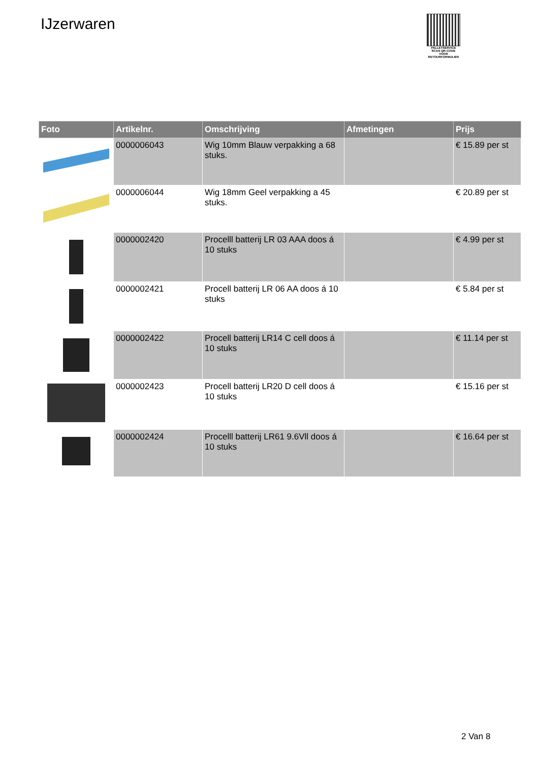IJzerwaren
PALLETSERVICE
SCAN QR-CODE VOOR RETOURFORMULIER
| Foto | Artikelnr. | Omschrijving | Afmetingen | Prijs |
| --- | --- | --- | --- | --- |
| | 0000006043 | Wig 10mm Blauw verpakking a 68 stuks. | | € 15.89 per st |
| | 0000006044 | Wig 18mm Geel verpakking a 45 stuks. | | € 20.89 per st |
| | 0000002420 | Procelll batterij LR 03 AAA doos á 10 stuks | | € 4.99 per st |
| | 0000002421 | Procell batterij LR 06 AA doos á 10 stuks | | € 5.84 per st |
| | 0000002422 | Procell batterij LR14 C cell doos á 10 stuks | | € 11.14 per st |
| | 0000002423 | Procell batterij LR20 D cell doos á 10 stuks | | € 15.16 per st |
| | 0000002424 | Procelll batterij LR61 9.6Vll doos á 10 stuks | | € 16.64 per st |
2 Van 8